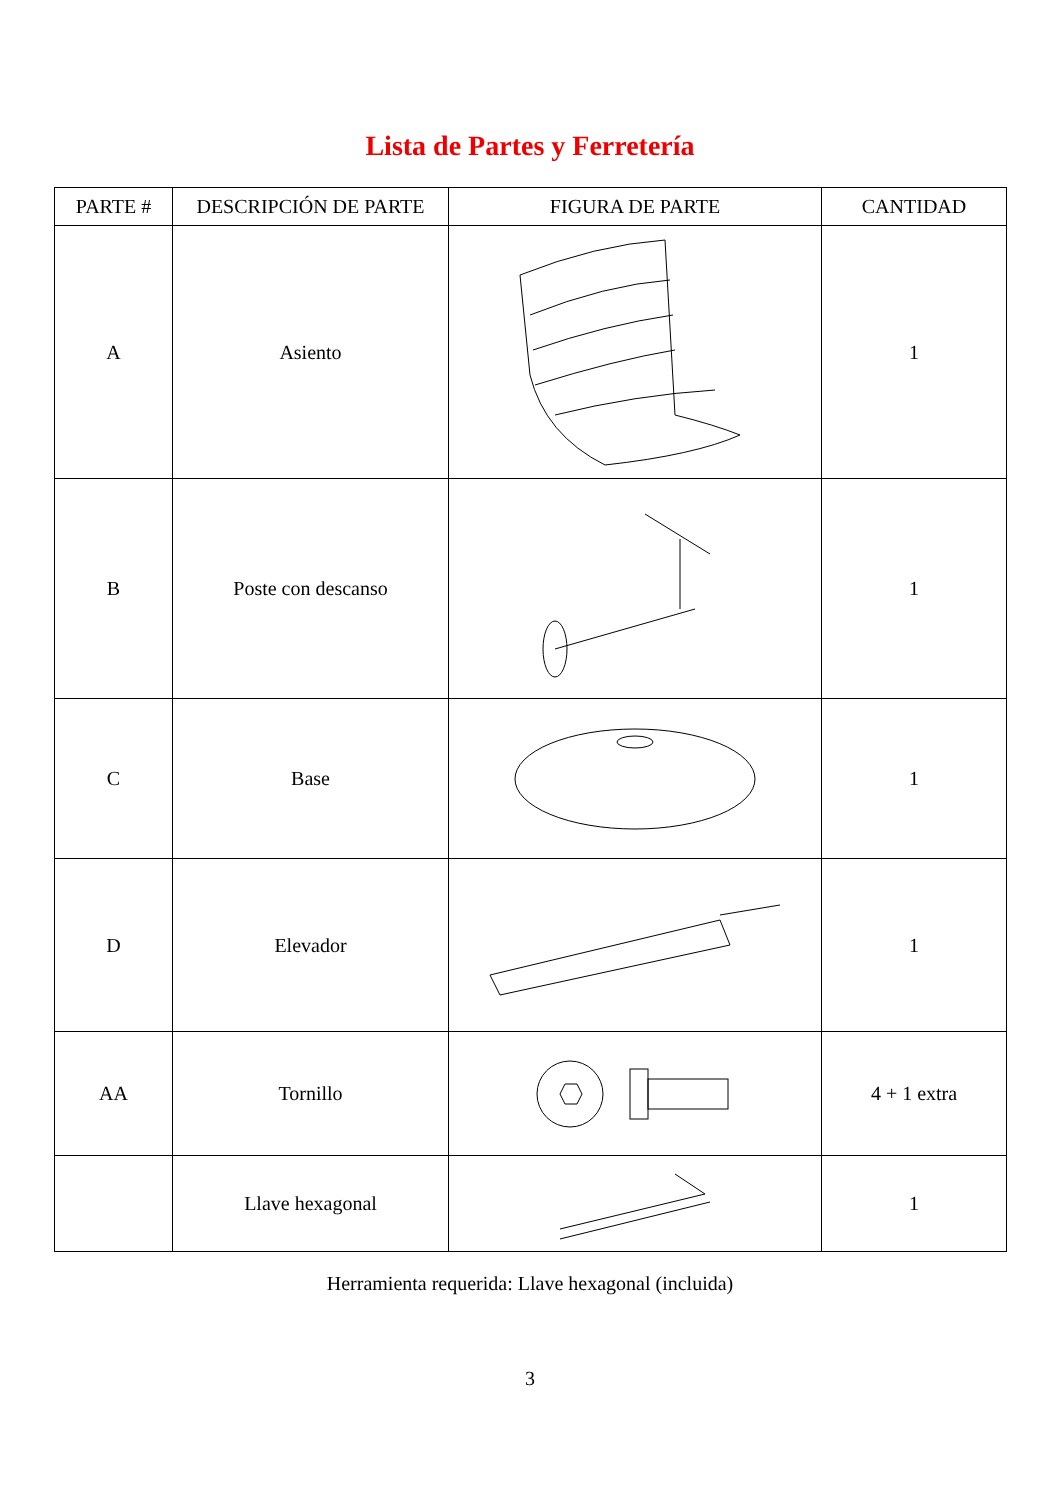Lista de Partes y Ferretería
| PARTE # | DESCRIPCIÓN DE PARTE | FIGURA DE PARTE | CANTIDAD |
| --- | --- | --- | --- |
| A | Asiento | | 1 |
| B | Poste con descanso | | 1 |
| C | Base | | 1 |
| D | Elevador | | 1 |
| AA | Tornillo | | 4 + 1 extra |
| | Llave hexagonal | | 1 |
Herramienta requerida: Llave hexagonal (incluida)
3